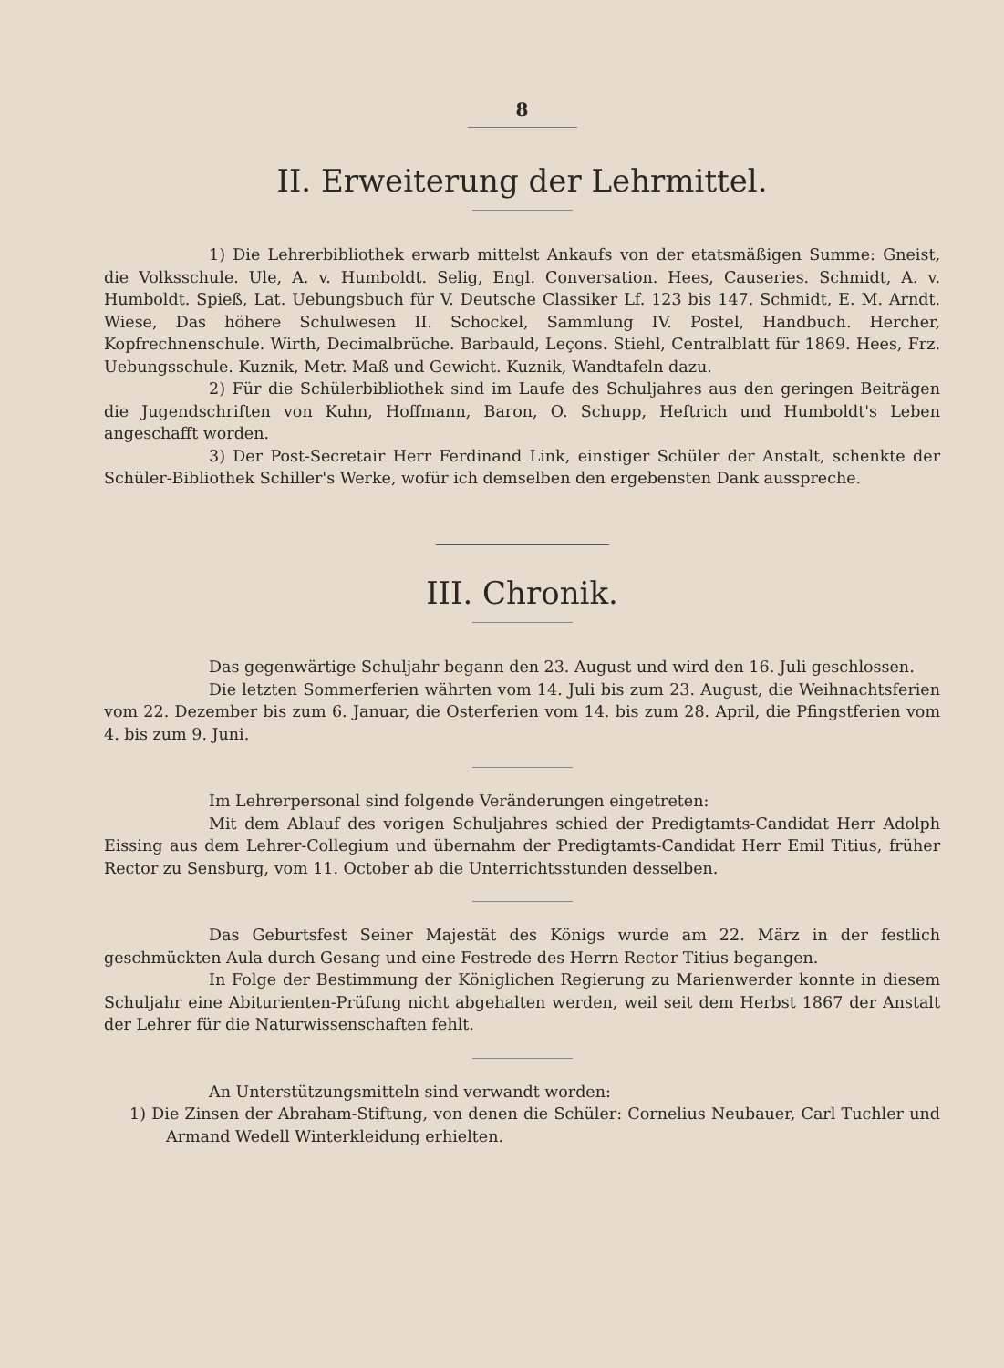8
II. Erweiterung der Lehrmittel.
1) Die Lehrerbibliothek erwarb mittelst Ankaufs von der etatsmäßigen Summe: Gneist, die Volksschule. Ule, A. v. Humboldt. Selig, Engl. Conversation. Hees, Causeries. Schmidt, A. v. Humboldt. Spieß, Lat. Uebungsbuch für V. Deutsche Classiker Lf. 123 bis 147. Schmidt, E. M. Arndt. Wiese, Das höhere Schulwesen II. Schockel, Sammlung IV. Postel, Handbuch. Hercher, Kopfrechnenschule. Wirth, Decimalbrüche. Barbauld, Leçons. Stiehl, Centralblatt für 1869. Hees, Frz. Uebungsschule. Kuznik, Metr. Maß und Gewicht. Kuznik, Wandtafeln dazu.
2) Für die Schülerbibliothek sind im Laufe des Schuljahres aus den geringen Beiträgen die Jugendschriften von Kuhn, Hoffmann, Baron, O. Schupp, Heftrich und Humboldt's Leben angeschafft worden.
3) Der Post-Secretair Herr Ferdinand Link, einstiger Schüler der Anstalt, schenkte der Schüler-Bibliothek Schiller's Werke, wofür ich demselben den ergebensten Dank ausspreche.
III. Chronik.
Das gegenwärtige Schuljahr begann den 23. August und wird den 16. Juli geschlossen.
Die letzten Sommerferien währten vom 14. Juli bis zum 23. August, die Weihnachtsferien vom 22. Dezember bis zum 6. Januar, die Osterferien vom 14. bis zum 28. April, die Pfingstferien vom 4. bis zum 9. Juni.
Im Lehrerpersonal sind folgende Veränderungen eingetreten:
Mit dem Ablauf des vorigen Schuljahres schied der Predigtamts-Candidat Herr Adolph Eissing aus dem Lehrer-Collegium und übernahm der Predigtamts-Candidat Herr Emil Titius, früher Rector zu Sensburg, vom 11. October ab die Unterrichtsstunden desselben.
Das Geburtsfest Seiner Majestät des Königs wurde am 22. März in der festlich geschmückten Aula durch Gesang und eine Festrede des Herrn Rector Titius begangen.
In Folge der Bestimmung der Königlichen Regierung zu Marienwerder konnte in diesem Schuljahr eine Abiturienten-Prüfung nicht abgehalten werden, weil seit dem Herbst 1867 der Anstalt der Lehrer für die Naturwissenschaften fehlt.
An Unterstützungsmitteln sind verwandt worden:
1) Die Zinsen der Abraham-Stiftung, von denen die Schüler: Cornelius Neubauer, Carl Tuchler und Armand Wedell Winterkleidung erhielten.